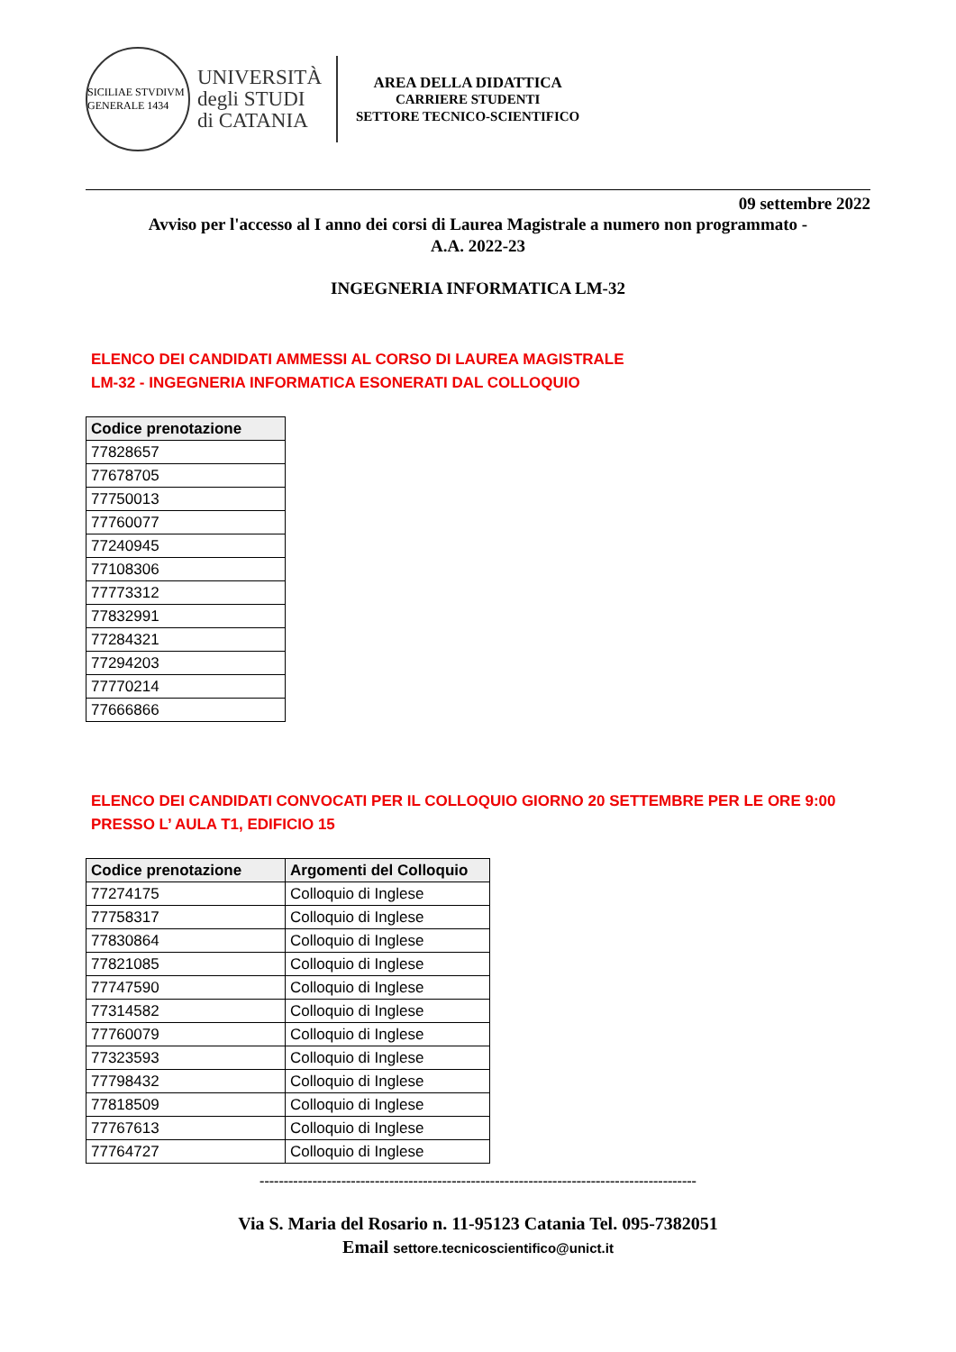SICILIAE STVDIVM GENERALE 1434
UNIVERSITÀ
degli STUDI
di CATANIA
AREA DELLA DIDATTICA
CARRIERE STUDENTI
SETTORE TECNICO-SCIENTIFICO
09 settembre 2022
Avviso per l'accesso al I anno dei corsi di Laurea Magistrale a numero non programmato -
A.A. 2022-23
INGEGNERIA INFORMATICA LM-32
ELENCO DEI CANDIDATI AMMESSI AL CORSO DI LAUREA MAGISTRALE
LM-32 - INGEGNERIA INFORMATICA ESONERATI DAL COLLOQUIO
| Codice prenotazione |
| --- |
| 77828657 |
| 77678705 |
| 77750013 |
| 77760077 |
| 77240945 |
| 77108306 |
| 77773312 |
| 77832991 |
| 77284321 |
| 77294203 |
| 77770214 |
| 77666866 |
ELENCO DEI CANDIDATI CONVOCATI PER IL COLLOQUIO GIORNO 20 SETTEMBRE PER LE ORE 9:00
PRESSO L’ AULA T1, EDIFICIO 15
| Codice prenotazione | Argomenti del Colloquio |
| --- | --- |
| 77274175 | Colloquio di Inglese |
| 77758317 | Colloquio di Inglese |
| 77830864 | Colloquio di Inglese |
| 77821085 | Colloquio di Inglese |
| 77747590 | Colloquio di Inglese |
| 77314582 | Colloquio di Inglese |
| 77760079 | Colloquio di Inglese |
| 77323593 | Colloquio di Inglese |
| 77798432 | Colloquio di Inglese |
| 77818509 | Colloquio di Inglese |
| 77767613 | Colloquio di Inglese |
| 77764727 | Colloquio di Inglese |
-------------------------------------------------------------------------------------------
Via S. Maria del Rosario n. 11-95123 Catania Tel. 095-7382051
Email settore.tecnicoscientifico@unict.it